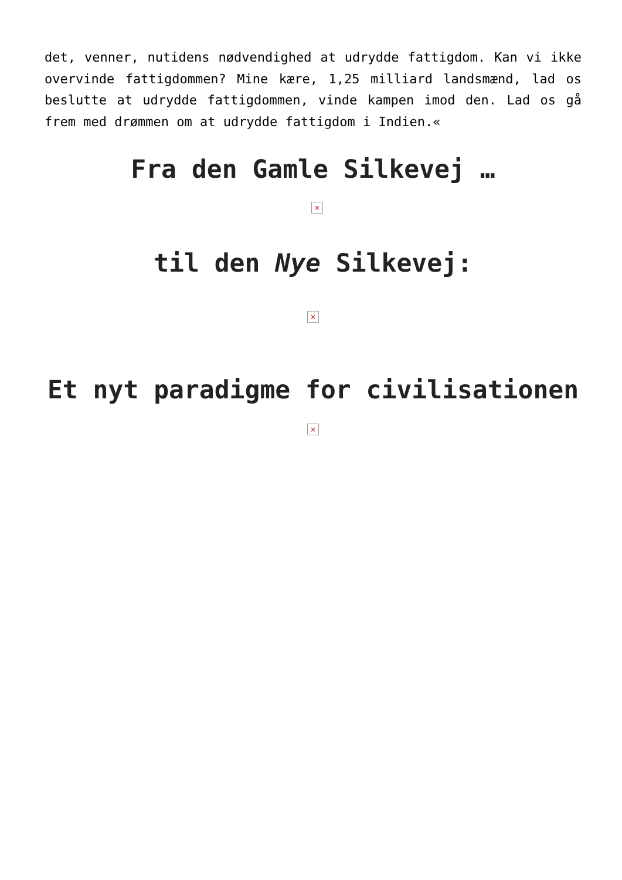det, venner, nutidens nødvendighed at udrydde fattigdom. Kan vi ikke overvinde fattigdommen? Mine kære, 1,25 milliard landsmænd, lad os beslutte at udrydde fattigdommen, vinde kampen imod den. Lad os gå frem med drømmen om at udrydde fattigdom i Indien.«
Fra den Gamle Silkevej …
×
til den Nye Silkevej:
×
Et nyt paradigme for civilisationen
×